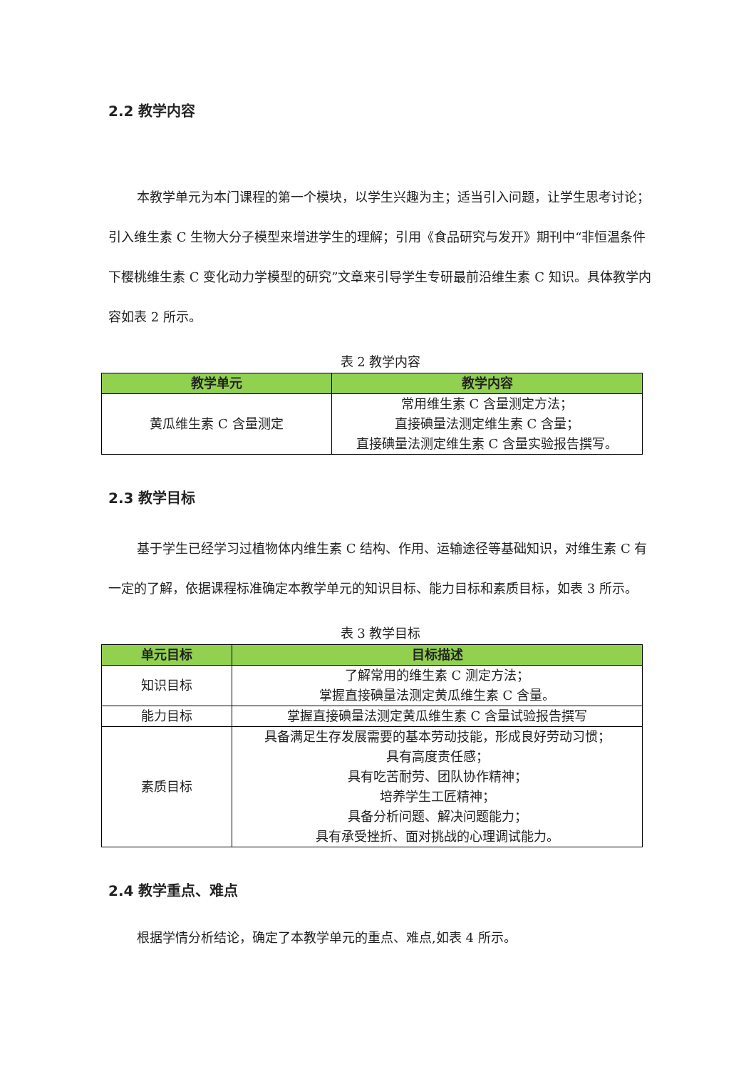2.2 教学内容
本教学单元为本门课程的第一个模块，以学生兴趣为主；适当引入问题，让学生思考讨论；引入维生素 C 生物大分子模型来增进学生的理解；引用《食品研究与发开》期刊中“非恒温条件下樱桃维生素 C 变化动力学模型的研究”文章来引导学生专研最前沿维生素 C 知识。具体教学内容如表 2 所示。
表 2 教学内容
| 教学单元 | 教学内容 |
| --- | --- |
| 黄瓜维生素 C 含量测定 | 常用维生素 C 含量测定方法； 直接碘量法测定维生素 C 含量； 直接碘量法测定维生素 C 含量实验报告撰写。 |
2.3 教学目标
基于学生已经学习过植物体内维生素 C 结构、作用、运输途径等基础知识，对维生素 C 有一定的了解，依据课程标准确定本教学单元的知识目标、能力目标和素质目标，如表 3 所示。
表 3 教学目标
| 单元目标 | 目标描述 |
| --- | --- |
| 知识目标 | 了解常用的维生素 C 测定方法； 掌握直接碘量法测定黄瓜维生素 C 含量。 |
| 能力目标 | 掌握直接碘量法测定黄瓜维生素 C 含量试验报告撰写 |
| 素质目标 | 具备满足生存发展需要的基本劳动技能，形成良好劳动习惯； 具有高度责任感； 具有吃苦耐劳、团队协作精神； 培养学生工匠精神； 具备分析问题、解决问题能力； 具有承受挫折、面对挑战的心理调试能力。 |
2.4 教学重点、难点
根据学情分析结论，确定了本教学单元的重点、难点,如表 4 所示。